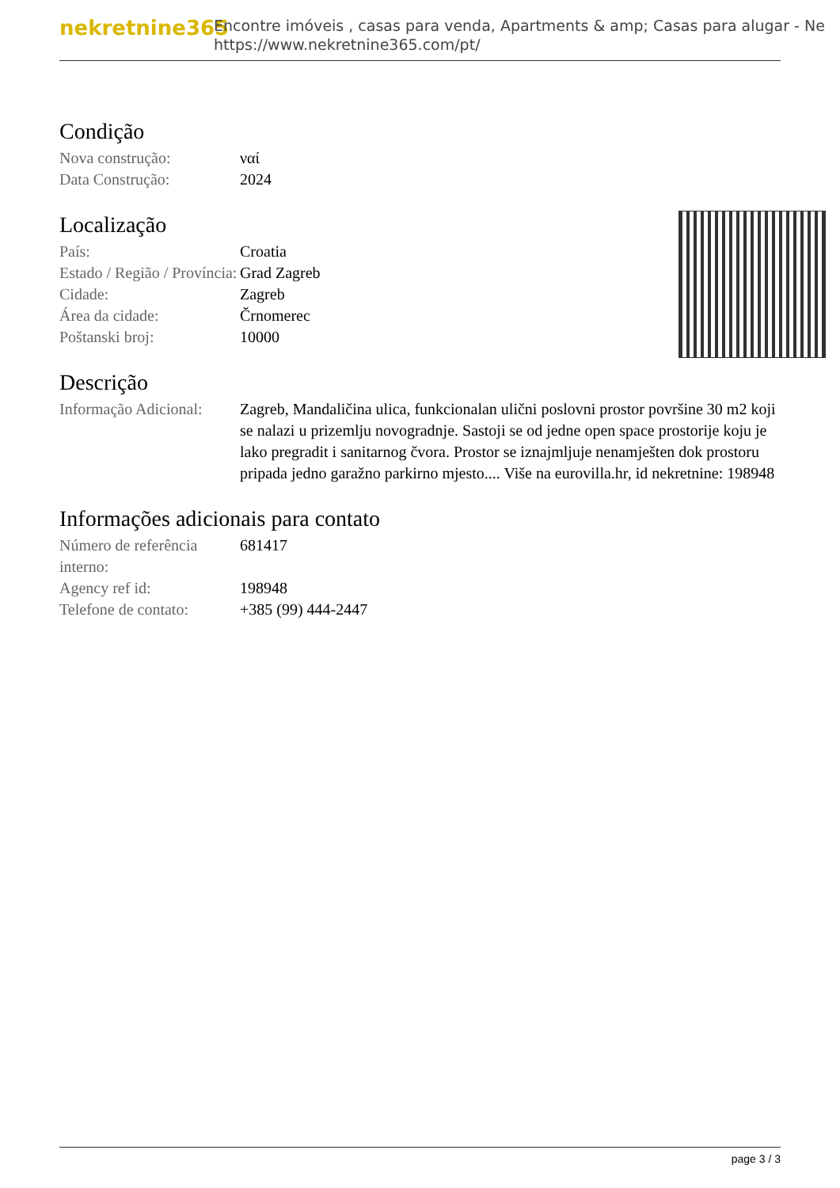nekretnine365
Encontre imóveis , casas para venda, Apartments & amp; Casas para alugar - Ne
https://www.nekretnine365.com/pt/
Condição
| Nova construção: | ναί |
| Data Construção: | 2024 |
Localização
| País: | Croatia |
| Estado / Região / Província: | Grad Zagreb |
| Cidade: | Zagreb |
| Área da cidade: | Črnomerec |
| Poštanski broj: | 10000 |
Descrição
| Informação Adicional: | Zagreb, Mandaličina ulica, funkcionalan ulični poslovni prostor površine 30 m2 koji se nalazi u prizemlju novogradnje. Sastoji se od jedne open space prostorije koju je lako pregradit i sanitarnog čvora. Prostor se iznajmljuje nenamješten dok prostoru pripada jedno garažno parkirno mjesto.... Više na eurovilla.hr, id nekretnine: 198948 |
Informações adicionais para contato
| Número de referência interno: | 681417 |
| Agency ref id: | 198948 |
| Telefone de contato: | +385 (99) 444-2447 |
page 3 / 3